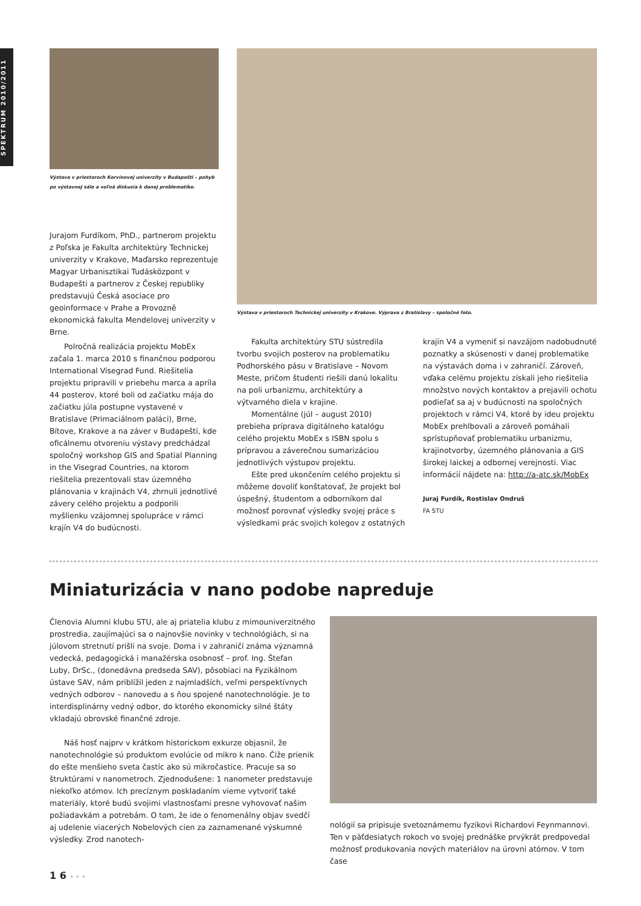SPEKTRUM 2010/2011
Výstava v priestoroch Korvínovej univerzity v Budapešti – pohyb po výstavnej sále a voľná diskusia k danej problematike.
Výstava v priestoroch Technickej univerzity v Krakove. Výprava z Bratislavy – spoločné foto.
Jurajom Furdíkom, PhD., partnerom projektu z Poľska je Fakulta architektúry Technickej univerzity v Krakove, Maďarsko reprezentuje Magyar Urbanisztikai Tudásközpont v Budapešti a partnerov z Českej republiky predstavujú Česká asociace pro geoinformace v Prahe a Provozně ekonomická fakulta Mendelovej univerzity v Brne.
Polročná realizácia projektu MobEx začala 1. marca 2010 s finančnou podporou International Visegrad Fund. Riešitelia projektu pripravili v priebehu marca a apríla 44 posterov, ktoré boli od začiatku mája do začiatku júla postupne vystavené v Bratislave (Primaciálnom paláci), Brne, Bítove, Krakove a na záver v Budapešti, kde oficálnemu otvoreniu výstavy predchádzal spoločný workshop GIS and Spatial Planning in the Visegrad Countries, na ktorom riešitelia prezentovali stav územného plánovania v krajinách V4, zhrnuli jednotlivé závery celého projektu a podporili myšlienku vzájomnej spolupráce v rámci krajín V4 do budúcnosti.
Fakulta architektúry STU sústredila tvorbu svojich posterov na problematiku Podhorského pásu v Bratislave – Novom Meste, pričom študenti riešili danú lokalitu na poli urbanizmu, architektúry a výtvarného diela v krajine.
Momentálne (júl – august 2010) prebieha príprava digitálneho katalógu celého projektu MobEx s ISBN spolu s prípravou a záverečnou sumarizáciou jednotlivých výstupov projektu.
Ešte pred ukončením celého projektu si môžeme dovoliť konštatovať, že projekt bol úspešný, študentom a odborníkom dal možnosť porovnať výsledky svojej práce s výsledkami prác svojich kolegov z ostatných
krajín V4 a vymeniť si navzájom nadobudnuté poznatky a skúsenosti v danej problematike na výstavách doma i v zahraničí. Zároveň, vďaka celému projektu získali jeho riešitelia množstvo nových kontaktov a prejavili ochotu podieľať sa aj v budúcnosti na spoločných projektoch v rámci V4, ktoré by ideu projektu MobEx prehlbovali a zároveň pomáhali sprístupňovať problematiku urbanizmu, krajinotvorby, územného plánovania a GIS širokej laickej a odbornej verejnosti. Viac informácií nájdete na: http://a-atc.sk/MobEx
Juraj Furdík, Rostislav Ondruš
FA STU
Miniaturizácia v nano podobe napreduje
Členovia Alumni klubu STU, ale aj priatelia klubu z mimouniverzitného prostredia, zaujímajúci sa o najnovšie novinky v technológiách, si na júlovom stretnutí prišli na svoje. Doma i v zahraničí známa významná vedecká, pedagogická i manažérska osobnosť – prof. Ing. Štefan Luby, DrSc., (donedávna predseda SAV), pôsobiaci na Fyzikálnom ústave SAV, nám priblížil jeden z najmladších, veľmi perspektívnych vedných odborov – nanovedu a s ňou spojené nanotechnológie. Je to interdisplinárny vedný odbor, do ktorého ekonomicky silné štáty vkladajú obrovské finančné zdroje.
Náš hosť najprv v krátkom historickom exkurze objasnil, že nanotechnológie sú produktom evolúcie od mikro k nano. Čiže prienik do ešte menšieho sveta častíc ako sú mikročastice. Pracuje sa so štruktúrami v nanometroch. Zjednodušene: 1 nanometer predstavuje niekoľko atómov. Ich precíznym poskladaním vieme vytvoriť také materiály, ktoré budú svojimi vlastnosťami presne vyhovovať našim požiadavkám a potrebám. O tom, že ide o fenomenálny objav svedčí aj udelenie viacerých Nobelových cien za zaznamenané výskumné výsledky. Zrod nanotech-
nológií sa pripisuje svetoznámemu fyzikovi Richardovi Feynmannovi. Ten v päťdesiatych rokoch vo svojej prednáške prvýkrát predpovedal možnosť produkovania nových materiálov na úrovni atómov. V tom čase
1 6 • • •